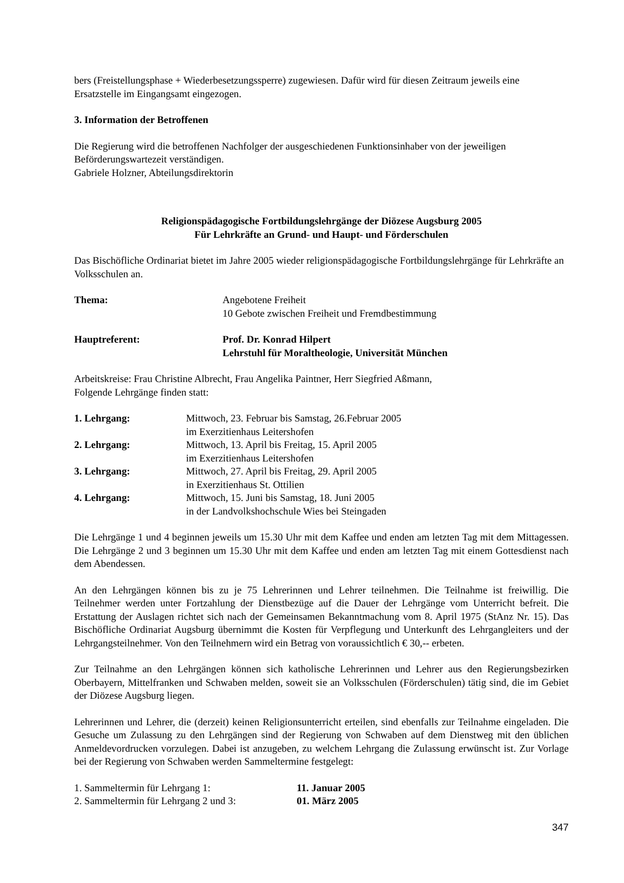bers (Freistellungsphase + Wiederbesetzungssperre) zugewiesen. Dafür wird für diesen Zeitraum jeweils eine Ersatzstelle im Eingangsamt eingezogen.
3. Information der Betroffenen
Die Regierung wird die betroffenen Nachfolger der ausgeschiedenen Funktionsinhaber von der jeweiligen Beförderungswartezeit verständigen.
Gabriele Holzner, Abteilungsdirektorin
Religionspädagogische Fortbildungslehrgänge der Diözese Augsburg 2005
Für Lehrkräfte an Grund- und Haupt- und Förderschulen
Das Bischöfliche Ordinariat bietet im Jahre 2005 wieder religionspädagogische Fortbildungslehrgänge für Lehrkräfte an Volksschulen an.
Thema: Angebotene Freiheit
10 Gebote zwischen Freiheit und Fremdbestimmung
Hauptreferent: Prof. Dr. Konrad Hilpert
Lehrstuhl für Moraltheologie, Universität München
Arbeitskreise: Frau Christine Albrecht, Frau Angelika Paintner, Herr Siegfried Aßmann,
Folgende Lehrgänge finden statt:
1. Lehrgang: Mittwoch, 23. Februar bis Samstag, 26.Februar 2005
im Exerzitienhaus Leitershofen
2. Lehrgang: Mittwoch, 13. April bis Freitag, 15. April 2005
im Exerzitienhaus Leitershofen
3. Lehrgang: Mittwoch, 27. April bis Freitag, 29. April 2005
in Exerzitienhaus St. Ottilien
4. Lehrgang: Mittwoch, 15. Juni bis Samstag, 18. Juni 2005
in der Landvolkshochschule Wies bei Steingaden
Die Lehrgänge 1 und 4 beginnen jeweils um 15.30 Uhr mit dem Kaffee und enden am letzten Tag mit dem Mittagessen. Die Lehrgänge 2 und 3 beginnen um 15.30 Uhr mit dem Kaffee und enden am letzten Tag mit einem Gottesdienst nach dem Abendessen.
An den Lehrgängen können bis zu je 75 Lehrerinnen und Lehrer teilnehmen. Die Teilnahme ist freiwillig. Die Teilnehmer werden unter Fortzahlung der Dienstbezüge auf die Dauer der Lehrgänge vom Unterricht befreit. Die Erstattung der Auslagen richtet sich nach der Gemeinsamen Bekanntmachung vom 8. April 1975 (StAnz Nr. 15). Das Bischöfliche Ordinariat Augsburg übernimmt die Kosten für Verpflegung und Unterkunft des Lehrgangleiters und der Lehrgangsteilnehmer. Von den Teilnehmern wird ein Betrag von voraussichtlich € 30,-- erbeten.
Zur Teilnahme an den Lehrgängen können sich katholische Lehrerinnen und Lehrer aus den Regierungsbezirken Oberbayern, Mittelfranken und Schwaben melden, soweit sie an Volksschulen (Förderschulen) tätig sind, die im Gebiet der Diözese Augsburg liegen.
Lehrerinnen und Lehrer, die (derzeit) keinen Religionsunterricht erteilen, sind ebenfalls zur Teilnahme eingeladen. Die Gesuche um Zulassung zu den Lehrgängen sind der Regierung von Schwaben auf dem Dienstweg mit den üblichen Anmeldevordrucken vorzulegen. Dabei ist anzugeben, zu welchem Lehrgang die Zulassung erwünscht ist. Zur Vorlage bei der Regierung von Schwaben werden Sammeltermine festgelegt:
1. Sammeltermin für Lehrgang 1: 11. Januar 2005
2. Sammeltermin für Lehrgang 2 und 3:
01. März 2005
347